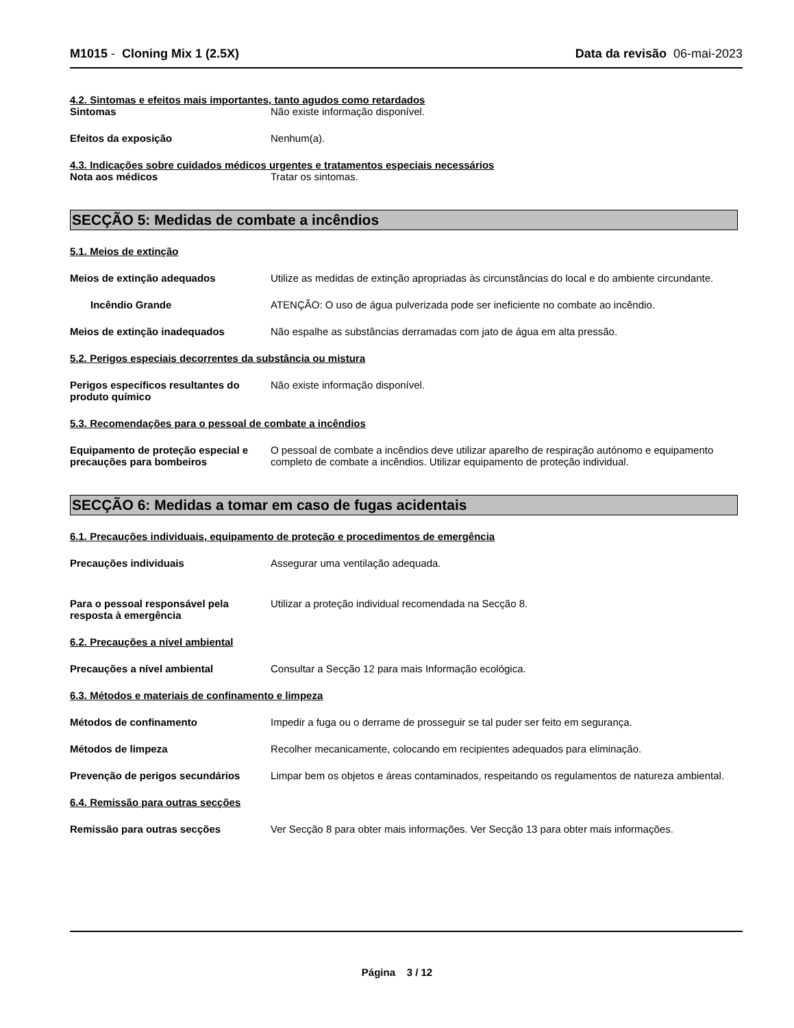M1015 - Cloning Mix 1 (2.5X) Data da revisão 06-mai-2023
4.2. Sintomas e efeitos mais importantes, tanto agudos como retardados
Sintomas Não existe informação disponível.
Efeitos da exposição Nenhum(a).
4.3. Indicações sobre cuidados médicos urgentes e tratamentos especiais necessários
Nota aos médicos Tratar os sintomas.
SECÇÃO 5: Medidas de combate a incêndios
5.1. Meios de extinção
Meios de extinção adequados Utilize as medidas de extinção apropriadas às circunstâncias do local e do ambiente circundante.
Incêndio Grande ATENÇÃO: O uso de água pulverizada pode ser ineficiente no combate ao incêndio.
Meios de extinção inadequados Não espalhe as substâncias derramadas com jato de água em alta pressão.
5.2. Perigos especiais decorrentes da substância ou mistura
Perigos específicos resultantes do produto químico
Não existe informação disponível.
5.3. Recomendações para o pessoal de combate a incêndios
Equipamento de proteção especial e precauções para bombeiros
O pessoal de combate a incêndios deve utilizar aparelho de respiração autónomo e equipamento completo de combate a incêndios. Utilizar equipamento de proteção individual.
SECÇÃO 6: Medidas a tomar em caso de fugas acidentais
6.1. Precauções individuais, equipamento de proteção e procedimentos de emergência
Precauções individuais Assegurar uma ventilação adequada.
Para o pessoal responsável pela resposta à emergência
Utilizar a proteção individual recomendada na Secção 8.
6.2. Precauções a nível ambiental
Precauções a nível ambiental Consultar a Secção 12 para mais Informação ecológica.
6.3. Métodos e materiais de confinamento e limpeza
Métodos de confinamento Impedir a fuga ou o derrame de prosseguir se tal puder ser feito em segurança.
Métodos de limpeza Recolher mecanicamente, colocando em recipientes adequados para eliminação.
Prevenção de perigos secundários Limpar bem os objetos e áreas contaminados, respeitando os regulamentos de natureza ambiental.
6.4. Remissão para outras secções
Remissão para outras secções Ver Secção 8 para obter mais informações. Ver Secção 13 para obter mais informações.
Página 3 / 12